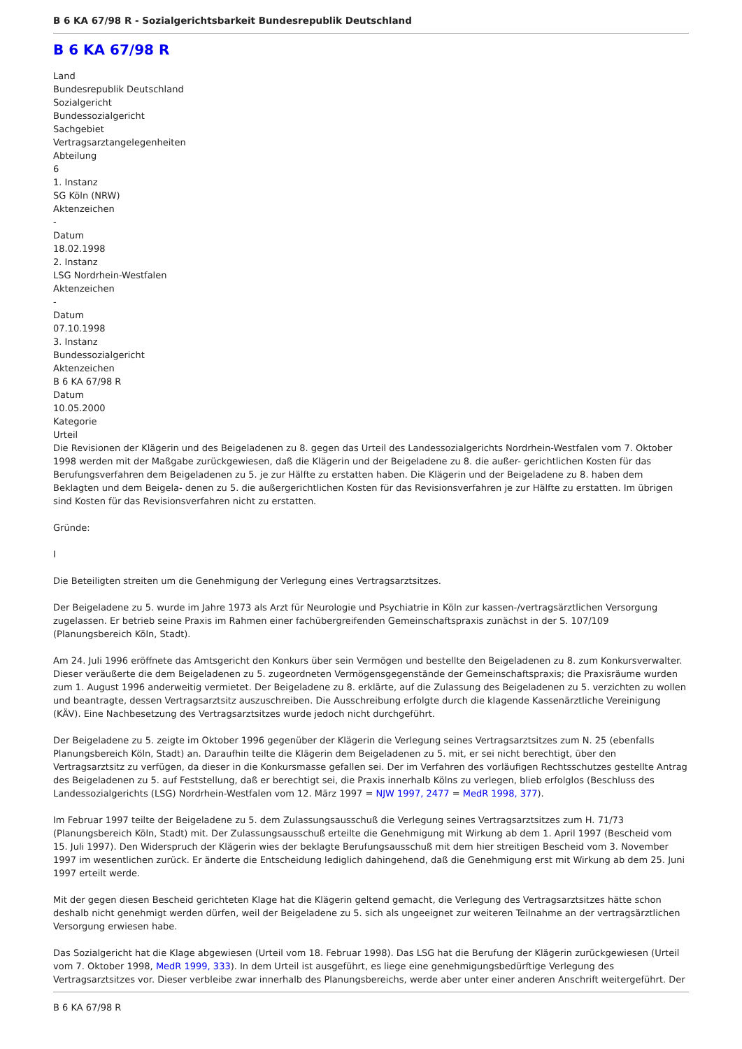B 6 KA 67/98 R - Sozialgerichtsbarkeit Bundesrepublik Deutschland
B 6 KA 67/98 R
Land
Bundesrepublik Deutschland
Sozialgericht
Bundessozialgericht
Sachgebiet
Vertragsarztangelegenheiten
Abteilung
6
1. Instanz
SG Köln (NRW)
Aktenzeichen
-
Datum
18.02.1998
2. Instanz
LSG Nordrhein-Westfalen
Aktenzeichen
-
Datum
07.10.1998
3. Instanz
Bundessozialgericht
Aktenzeichen
B 6 KA 67/98 R
Datum
10.05.2000
Kategorie
Urteil
Die Revisionen der Klägerin und des Beigeladenen zu 8. gegen das Urteil des Landessozialgerichts Nordrhein-Westfalen vom 7. Oktober 1998 werden mit der Maßgabe zurückgewiesen, daß die Klägerin und der Beigeladene zu 8. die außer- gerichtlichen Kosten für das Berufungsverfahren dem Beigeladenen zu 5. je zur Hälfte zu erstatten haben. Die Klägerin und der Beigeladene zu 8. haben dem Beklagten und dem Beigela- denen zu 5. die außergerichtlichen Kosten für das Revisionsverfahren je zur Hälfte zu erstatten. Im übrigen sind Kosten für das Revisionsverfahren nicht zu erstatten.
Gründe:
I
Die Beteiligten streiten um die Genehmigung der Verlegung eines Vertragsarztsitzes.
Der Beigeladene zu 5. wurde im Jahre 1973 als Arzt für Neurologie und Psychiatrie in Köln zur kassen-/vertragsärztlichen Versorgung zugelassen. Er betrieb seine Praxis im Rahmen einer fachübergreifenden Gemeinschaftspraxis zunächst in der S. 107/109 (Planungsbereich Köln, Stadt).
Am 24. Juli 1996 eröffnete das Amtsgericht den Konkurs über sein Vermögen und bestellte den Beigeladenen zu 8. zum Konkursverwalter. Dieser veräußerte die dem Beigeladenen zu 5. zugeordneten Vermögensgegenstände der Gemeinschaftspraxis; die Praxisräume wurden zum 1. August 1996 anderweitig vermietet. Der Beigeladene zu 8. erklärte, auf die Zulassung des Beigeladenen zu 5. verzichten zu wollen und beantragte, dessen Vertragsarztsitz auszuschreiben. Die Ausschreibung erfolgte durch die klagende Kassenärztliche Vereinigung (KÄV). Eine Nachbesetzung des Vertragsarztsitzes wurde jedoch nicht durchgeführt.
Der Beigeladene zu 5. zeigte im Oktober 1996 gegenüber der Klägerin die Verlegung seines Vertragsarztsitzes zum N. 25 (ebenfalls Planungsbereich Köln, Stadt) an. Daraufhin teilte die Klägerin dem Beigeladenen zu 5. mit, er sei nicht berechtigt, über den Vertragsarztsitz zu verfügen, da dieser in die Konkursmasse gefallen sei. Der im Verfahren des vorläufigen Rechtsschutzes gestellte Antrag des Beigeladenen zu 5. auf Feststellung, daß er berechtigt sei, die Praxis innerhalb Kölns zu verlegen, blieb erfolglos (Beschluss des Landessozialgerichts (LSG) Nordrhein-Westfalen vom 12. März 1997 = NJW 1997, 2477 = MedR 1998, 377).
Im Februar 1997 teilte der Beigeladene zu 5. dem Zulassungsausschuß die Verlegung seines Vertragsarztsitzes zum H. 71/73 (Planungsbereich Köln, Stadt) mit. Der Zulassungsausschuß erteilte die Genehmigung mit Wirkung ab dem 1. April 1997 (Bescheid vom 15. Juli 1997). Den Widerspruch der Klägerin wies der beklagte Berufungsausschuß mit dem hier streitigen Bescheid vom 3. November 1997 im wesentlichen zurück. Er änderte die Entscheidung lediglich dahingehend, daß die Genehmigung erst mit Wirkung ab dem 25. Juni 1997 erteilt werde.
Mit der gegen diesen Bescheid gerichteten Klage hat die Klägerin geltend gemacht, die Verlegung des Vertragsarztsitzes hätte schon deshalb nicht genehmigt werden dürfen, weil der Beigeladene zu 5. sich als ungeeignet zur weiteren Teilnahme an der vertragsärztlichen Versorgung erwiesen habe.
Das Sozialgericht hat die Klage abgewiesen (Urteil vom 18. Februar 1998). Das LSG hat die Berufung der Klägerin zurückgewiesen (Urteil vom 7. Oktober 1998, MedR 1999, 333). In dem Urteil ist ausgeführt, es liege eine genehmigungsbedürftige Verlegung des Vertragsarztsitzes vor. Dieser verbleibe zwar innerhalb des Planungsbereichs, werde aber unter einer anderen Anschrift weitergeführt. Der
B 6 KA 67/98 R